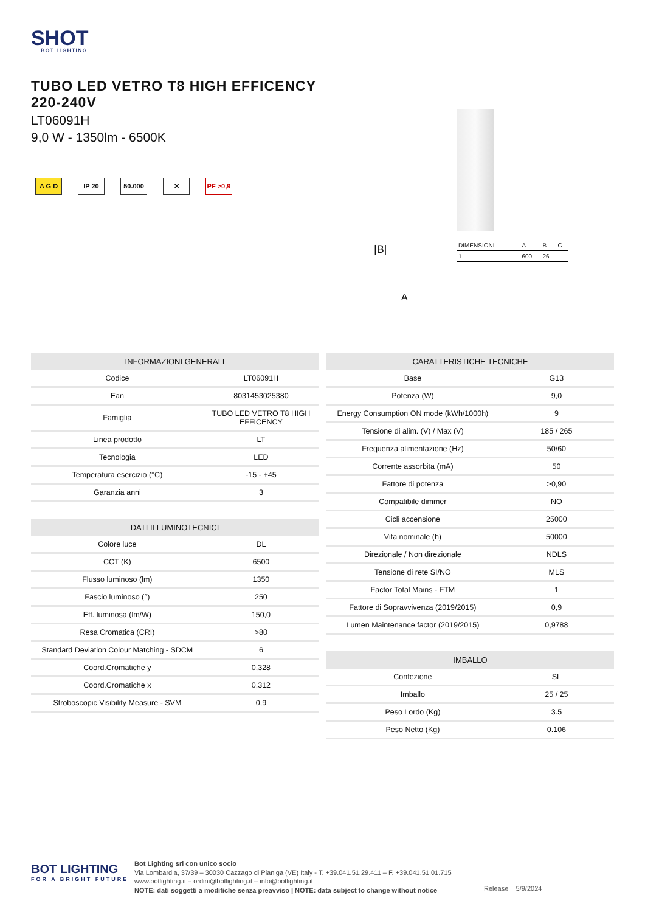SHOT
BOT LIGHTING
TUBO LED VETRO T8 HIGH EFFICENCY
220-240V
LT06091H
9,0 W - 1350lm - 6500K
A G D IP 20 50.000 ✕ PF >0,9
| DIMENSIONI | A | B | C |
| 1 | 600 | 26 | |
|B|
A
| INFORMAZIONI GENERALI | |
| --- | --- |
| Codice | LT06091H |
| Ean | 8031453025380 |
| Famiglia | TUBO LED VETRO T8 HIGH EFFICENCY |
| Linea prodotto | LT |
| Tecnologia | LED |
| Temperatura esercizio (°C) | -15 - +45 |
| Garanzia anni | 3 |
| DATI ILLUMINOTECNICI | |
| --- | --- |
| Colore luce | DL |
| CCT (K) | 6500 |
| Flusso luminoso (lm) | 1350 |
| Fascio luminoso (°) | 250 |
| Eff. luminosa (lm/W) | 150,0 |
| Resa Cromatica (CRI) | >80 |
| Standard Deviation Colour Matching - SDCM | 6 |
| Coord.Cromatiche y | 0,328 |
| Coord.Cromatiche x | 0,312 |
| Stroboscopic Visibility Measure - SVM | 0,9 |
| CARATTERISTICHE TECNICHE | |
| --- | --- |
| Base | G13 |
| Potenza (W) | 9,0 |
| Energy Consumption ON mode (kWh/1000h) | 9 |
| Tensione di alim. (V) / Max (V) | 185 / 265 |
| Frequenza alimentazione (Hz) | 50/60 |
| Corrente assorbita (mA) | 50 |
| Fattore di potenza | >0,90 |
| Compatibile dimmer | NO |
| Cicli accensione | 25000 |
| Vita nominale (h) | 50000 |
| Direzionale / Non direzionale | NDLS |
| Tensione di rete SI/NO | MLS |
| Factor Total Mains - FTM | 1 |
| Fattore di Sopravvivenza (2019/2015) | 0,9 |
| Lumen Maintenance factor (2019/2015) | 0,9788 |
| IMBALLO | |
| --- | --- |
| Confezione | SL |
| Imballo | 25 / 25 |
| Peso Lordo (Kg) | 3.5 |
| Peso Netto (Kg) | 0.106 |
BOT LIGHTING
FOR A BRIGHT FUTURE
Bot Lighting srl con unico socio
Via Lombardia, 37/39 – 30030 Cazzago di Pianiga (VE) Italy - T. +39.041.51.29.411 – F. +39.041.51.01.715
www.botlighting.it – ordini@botlighting.it – info@botlighting.it
NOTE: dati soggetti a modifiche senza preavviso | NOTE: data subject to change without notice
Release 5/9/2024